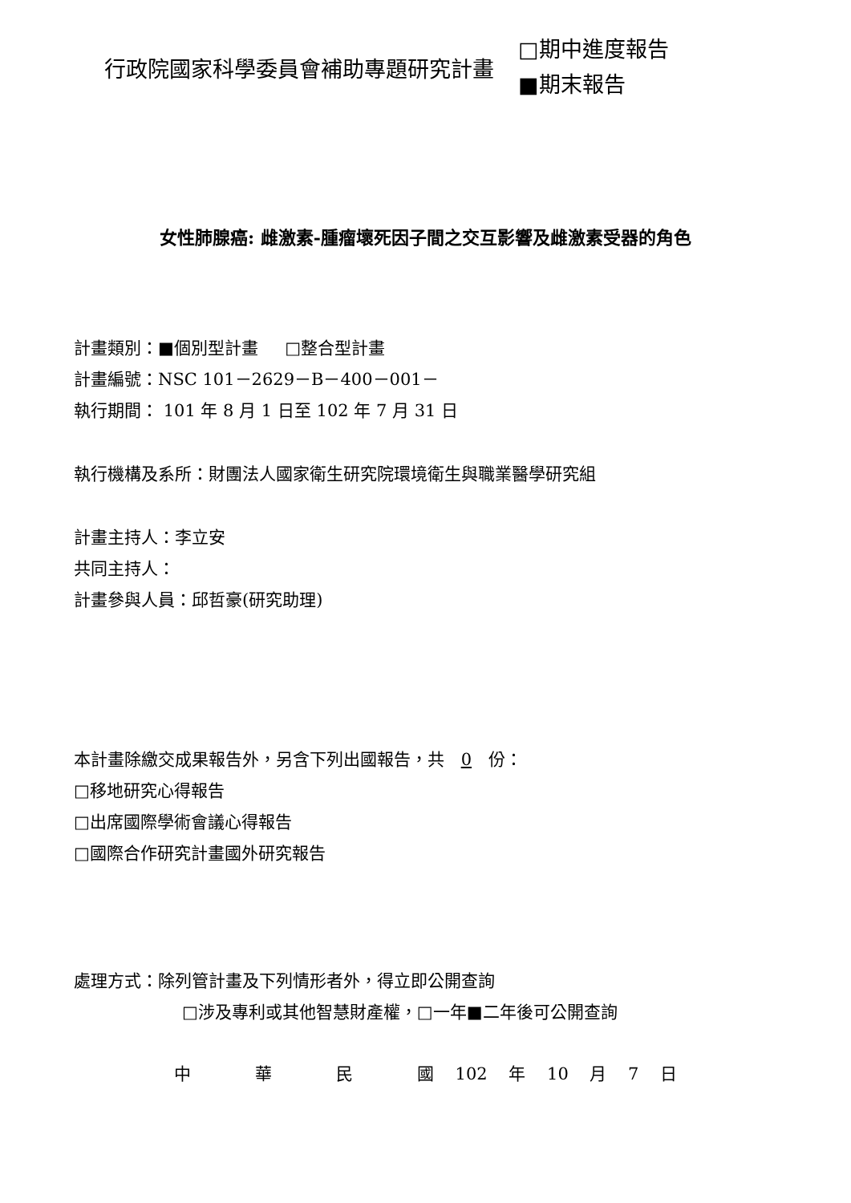行政院國家科學委員會補助專題研究計畫
□期中進度報告
■期末報告
女性肺腺癌: 雌激素-腫瘤壞死因子間之交互影響及雌激素受器的角色
計畫類別：■個別型計畫 □整合型計畫
計畫編號：NSC 101－2629－B－400－001－
執行期間： 101 年 8 月 1 日至 102 年 7 月 31 日
執行機構及系所：財團法人國家衛生研究院環境衛生與職業醫學研究組
計畫主持人：李立安
共同主持人：
計畫參與人員：邱哲豪(研究助理)
本計畫除繳交成果報告外，另含下列出國報告，共 0 份：
□移地研究心得報告
□出席國際學術會議心得報告
□國際合作研究計畫國外研究報告
處理方式：除列管計畫及下列情形者外，得立即公開查詢
□涉及專利或其他智慧財產權，□一年■二年後可公開查詢
中 華 民 國 102 年 10 月 7 日